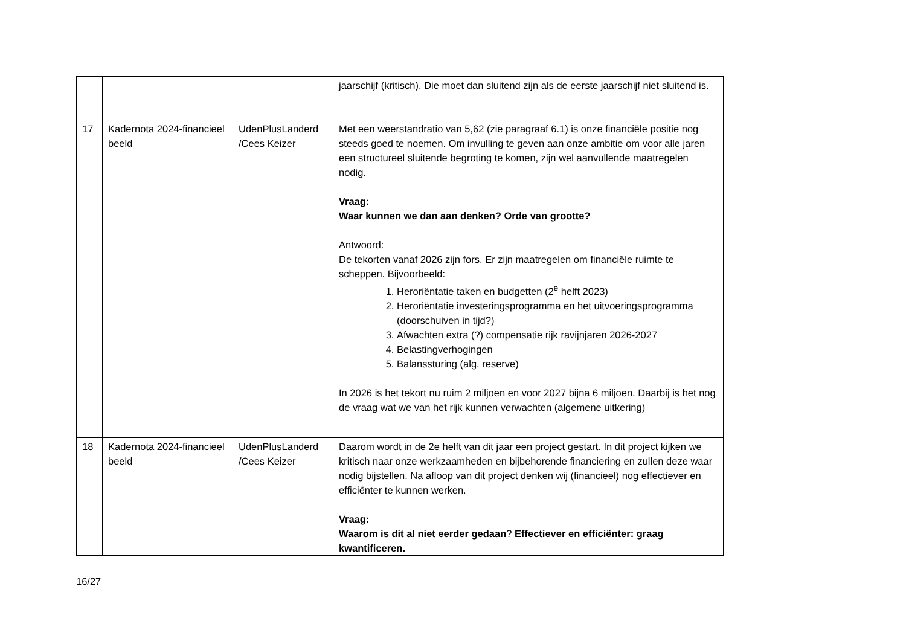| | | | jaarschijf (kritisch). Die moet dan sluitend zijn als de eerste jaarschijf niet sluitend is. |
| 17 | Kadernota 2024-financieel beeld | UdenPlusLanderd /Cees Keizer | Met een weerstandratio van 5,62 (zie paragraaf 6.1) is onze financiële positie nog steeds goed te noemen. Om invulling te geven aan onze ambitie om voor alle jaren een structureel sluitende begroting te komen, zijn wel aanvullende maatregelen nodig. Vraag: Waar kunnen we dan aan denken? Orde van grootte? Antwoord: De tekorten vanaf 2026 zijn fors. Er zijn maatregelen om financiële ruimte te scheppen. Bijvoorbeeld: 1. Heroriëntatie taken en budgetten (2<sup>e</sup> helft 2023) 2. Heroriëntatie investeringsprogramma en het uitvoeringsprogramma (doorschuiven in tijd?) 3. Afwachten extra (?) compensatie rijk ravijnjaren 2026-2027 4. Belastingverhogingen 5. Balanssturing (alg. reserve) In 2026 is het tekort nu ruim 2 miljoen en voor 2027 bijna 6 miljoen. Daarbij is het nog de vraag wat we van het rijk kunnen verwachten (algemene uitkering) |
| 18 | Kadernota 2024-financieel beeld | UdenPlusLanderd /Cees Keizer | Daarom wordt in de 2e helft van dit jaar een project gestart. In dit project kijken we kritisch naar onze werkzaamheden en bijbehorende financiering en zullen deze waar nodig bijstellen. Na afloop van dit project denken wij (financieel) nog effectiever en efficiënter te kunnen werken. Vraag: Waarom is dit al niet eerder gedaan ? Effectiever en efficiënter: graag kwantificeren. |
16/27